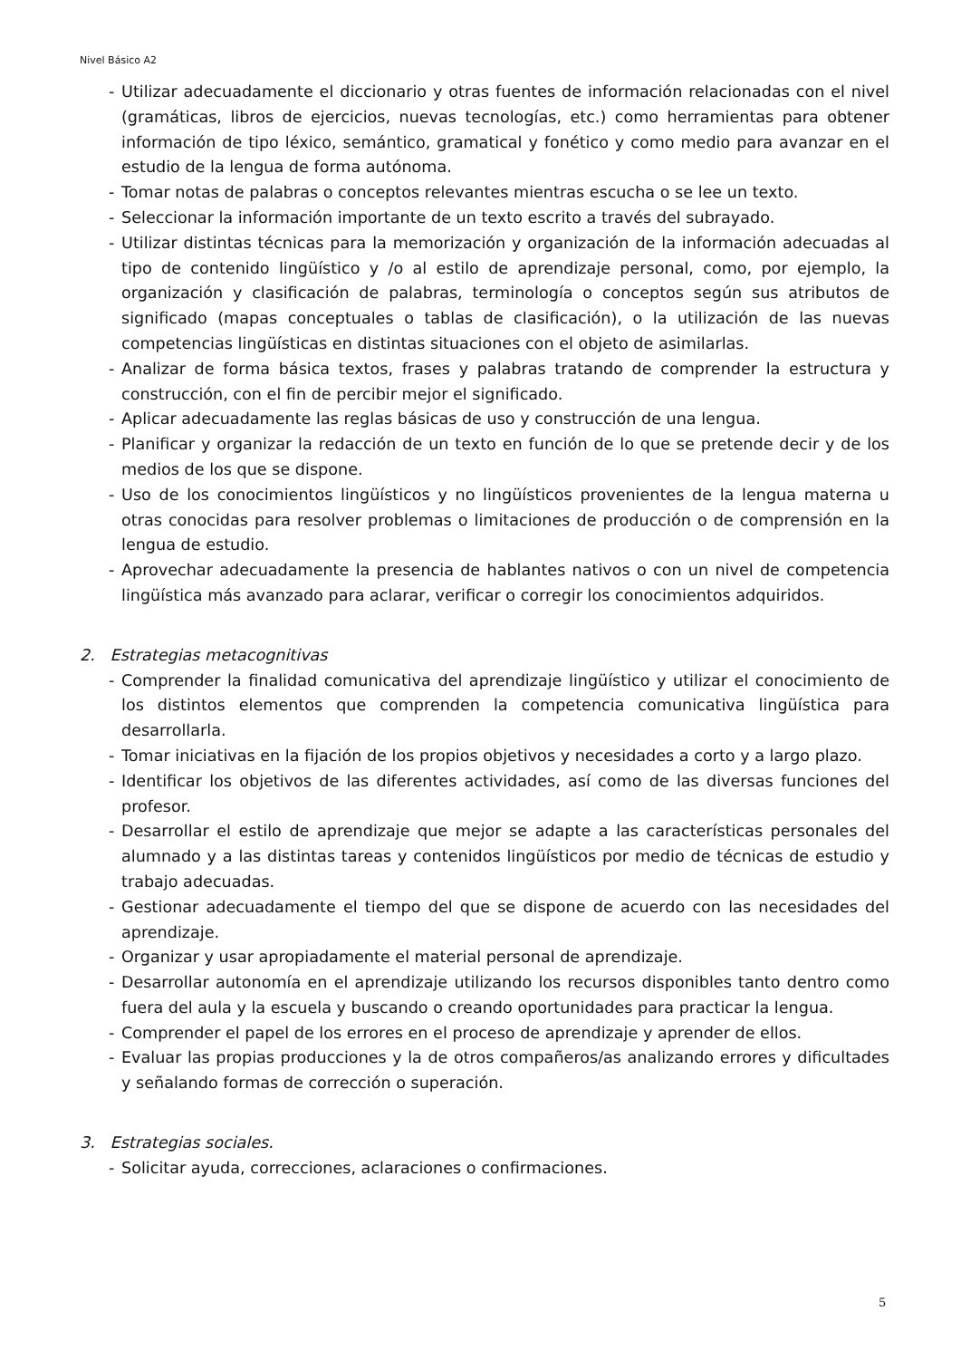Nivel Básico A2
- Utilizar adecuadamente el diccionario y otras fuentes de información relacionadas con el nivel (gramáticas, libros de ejercicios, nuevas tecnologías, etc.) como herramientas para obtener información de tipo léxico, semántico, gramatical y fonético y como medio para avanzar en el estudio de la lengua de forma autónoma.
- Tomar notas de palabras o conceptos relevantes mientras escucha o se lee un texto.
- Seleccionar la información importante de un texto escrito a través del subrayado.
- Utilizar distintas técnicas para la memorización y organización de la información adecuadas al tipo de contenido lingüístico y /o al estilo de aprendizaje personal, como, por ejemplo, la organización y clasificación de palabras, terminología o conceptos según sus atributos de significado (mapas conceptuales o tablas de clasificación), o la utilización de las nuevas competencias lingüísticas en distintas situaciones con el objeto de asimilarlas.
- Analizar de forma básica textos, frases y palabras tratando de comprender la estructura y construcción, con el fin de percibir mejor el significado.
- Aplicar adecuadamente las reglas básicas de uso y construcción de una lengua.
- Planificar y organizar la redacción de un texto en función de lo que se pretende decir y de los medios de los que se dispone.
- Uso de los conocimientos lingüísticos y no lingüísticos provenientes de la lengua materna u otras conocidas para resolver problemas o limitaciones de producción o de comprensión en la lengua de estudio.
- Aprovechar adecuadamente la presencia de hablantes nativos o con un nivel de competencia lingüística más avanzado para aclarar, verificar o corregir los conocimientos adquiridos.
2. Estrategias metacognitivas
- Comprender la finalidad comunicativa del aprendizaje lingüístico y utilizar el conocimiento de los distintos elementos que comprenden la competencia comunicativa lingüística para desarrollarla.
- Tomar iniciativas en la fijación de los propios objetivos y necesidades a corto y a largo plazo.
- Identificar los objetivos de las diferentes actividades, así como de las diversas funciones del profesor.
- Desarrollar el estilo de aprendizaje que mejor se adapte a las características personales del alumnado y a las distintas tareas y contenidos lingüísticos por medio de técnicas de estudio y trabajo adecuadas.
- Gestionar adecuadamente el tiempo del que se dispone de acuerdo con las necesidades del aprendizaje.
- Organizar y usar apropiadamente el material personal de aprendizaje.
- Desarrollar autonomía en el aprendizaje utilizando los recursos disponibles tanto dentro como fuera del aula y la escuela y buscando o creando oportunidades para practicar la lengua.
- Comprender el papel de los errores en el proceso de aprendizaje y aprender de ellos.
- Evaluar las propias producciones y la de otros compañeros/as analizando errores y dificultades y señalando formas de corrección o superación.
3. Estrategias sociales.
- Solicitar ayuda, correcciones, aclaraciones o confirmaciones.
5